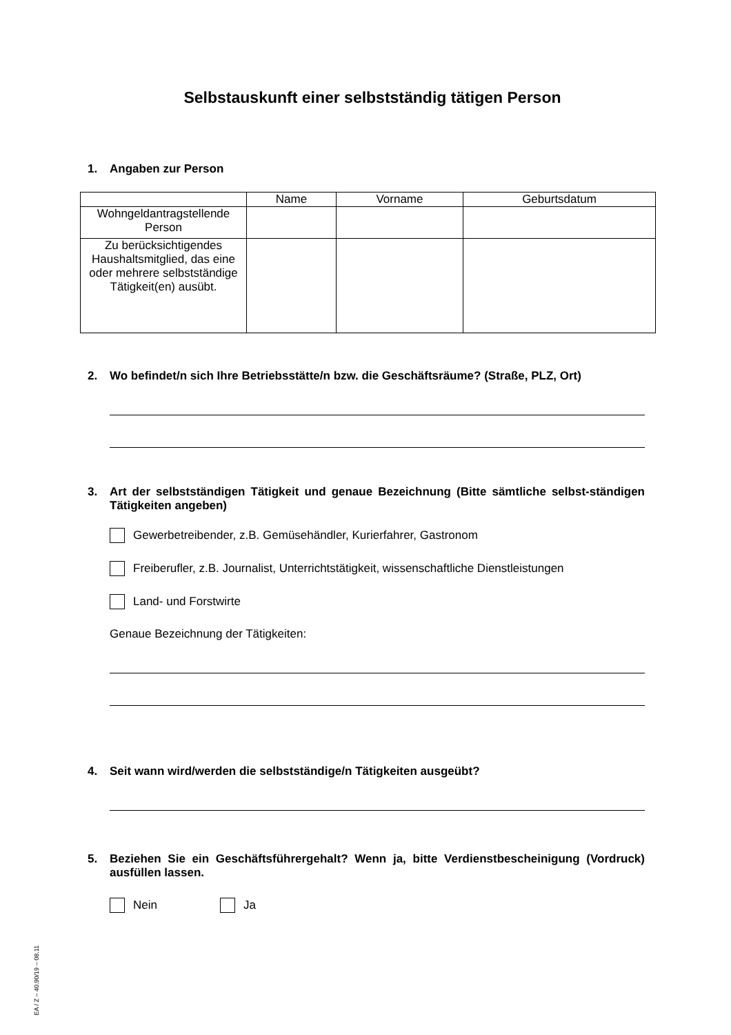Selbstauskunft einer selbstständig tätigen Person
1. Angaben zur Person
| | Name | Vorname | Geburtsdatum |
| --- | --- | --- | --- |
| Wohngeldantragstellende Person | | | |
| Zu berücksichtigendes Haushaltsmitglied, das eine oder mehrere selbstständige Tätigkeit(en) ausübt. | | | |
2. Wo befindet/n sich Ihre Betriebsstätte/n bzw. die Geschäftsräume? (Straße, PLZ, Ort)
3. Art der selbstständigen Tätigkeit und genaue Bezeichnung (Bitte sämtliche selbst-ständigen Tätigkeiten angeben)
Gewerbetreibender, z.B. Gemüsehändler, Kurierfahrer, Gastronom
Freiberufler, z.B. Journalist, Unterrichtstätigkeit, wissenschaftliche Dienstleistungen
Land- und Forstwirte
Genaue Bezeichnung der Tätigkeiten:
4. Seit wann wird/werden die selbstständige/n Tätigkeiten ausgeübt?
5. Beziehen Sie ein Geschäftsführergehalt? Wenn ja, bitte Verdienstbescheinigung (Vordruck) ausfüllen lassen.
Nein Ja
EA / Z – 40.90/19 – 08.11